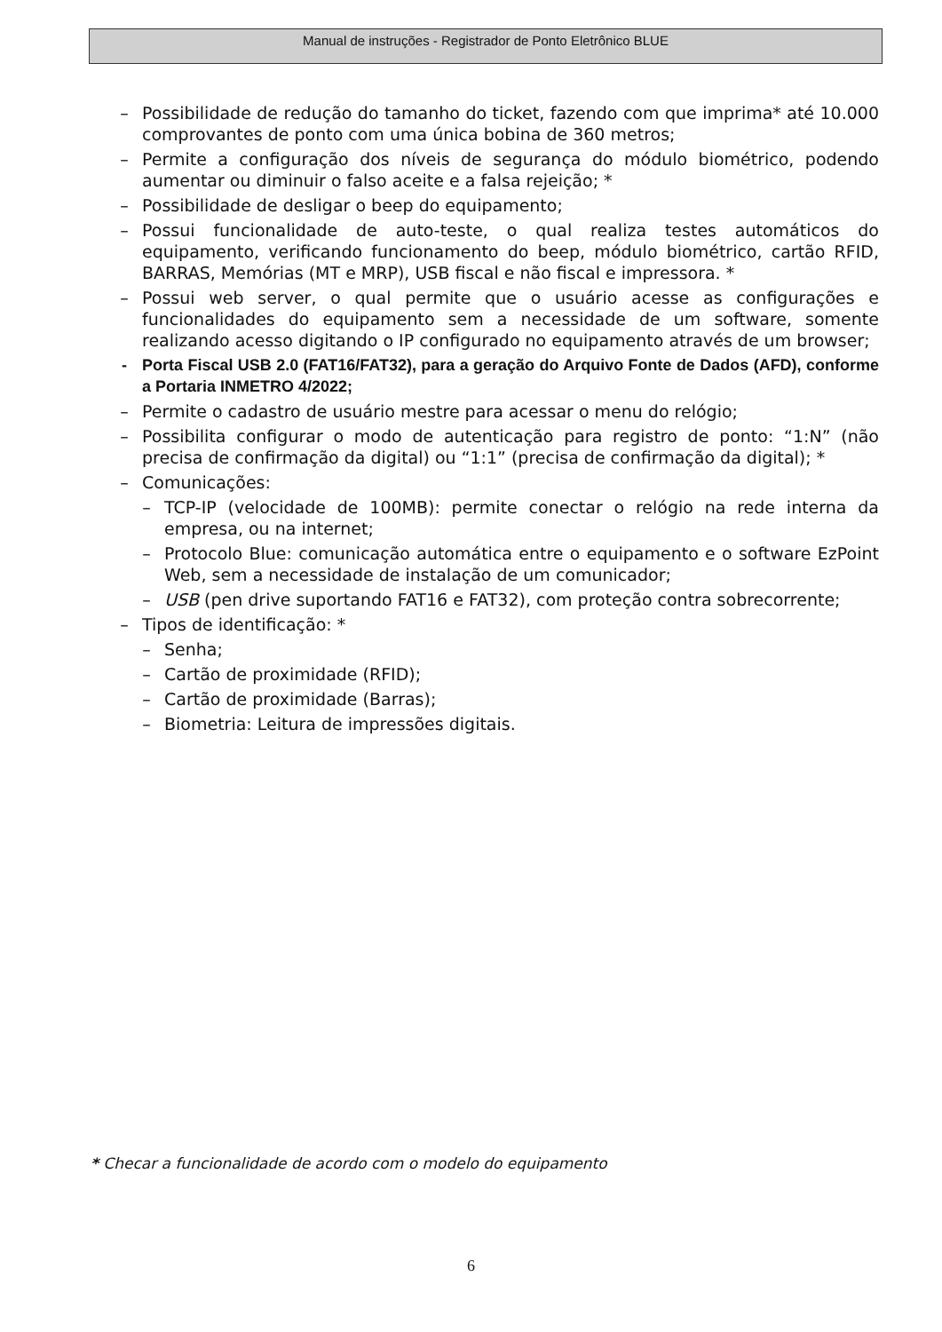Manual de instruções - Registrador de Ponto Eletrônico BLUE
– Possibilidade de redução do tamanho do ticket, fazendo com que imprima* até 10.000 comprovantes de ponto com uma única bobina de 360 metros;
– Permite a configuração dos níveis de segurança do módulo biométrico, podendo aumentar ou diminuir o falso aceite e a falsa rejeição; *
– Possibilidade de desligar o beep do equipamento;
– Possui funcionalidade de auto-teste, o qual realiza testes automáticos do equipamento, verificando funcionamento do beep, módulo biométrico, cartão RFID, BARRAS, Memórias (MT e MRP), USB fiscal e não fiscal e impressora. *
– Possui web server, o qual permite que o usuário acesse as configurações e funcionalidades do equipamento sem a necessidade de um software, somente realizando acesso digitando o IP configurado no equipamento através de um browser;
- Porta Fiscal USB 2.0 (FAT16/FAT32), para a geração do Arquivo Fonte de Dados (AFD), conforme a Portaria INMETRO 4/2022;
– Permite o cadastro de usuário mestre para acessar o menu do relógio;
– Possibilita configurar o modo de autenticação para registro de ponto: “1:N” (não precisa de confirmação da digital) ou “1:1” (precisa de confirmação da digital); *
– Comunicações:
– TCP-IP (velocidade de 100MB): permite conectar o relógio na rede interna da empresa, ou na internet;
– Protocolo Blue: comunicação automática entre o equipamento e o software EzPoint Web, sem a necessidade de instalação de um comunicador;
– USB (pen drive suportando FAT16 e FAT32), com proteção contra sobrecorrente;
– Tipos de identificação: *
– Senha;
– Cartão de proximidade (RFID);
– Cartão de proximidade (Barras);
– Biometria: Leitura de impressões digitais.
* Checar a funcionalidade de acordo com o modelo do equipamento
6